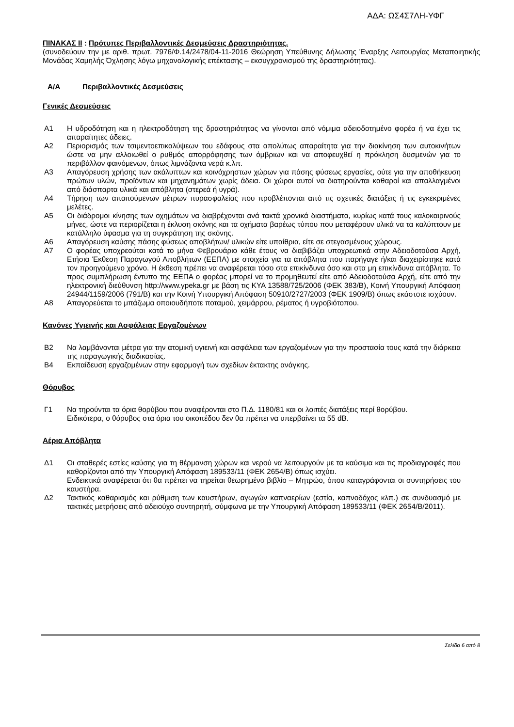ΑΔΑ: ΩΣ4Σ7ΛΗ-ΥΦΓ
ΠΙΝΑΚΑΣ ΙΙ : Πρότυπες Περιβαλλοντικές Δεσμεύσεις Δραστηριότητας.
(συνοδεύουν την με αριθ. πρωτ. 7976/Φ.14/2478/04-11-2016 Θεώρηση Υπεύθυνης Δήλωσης Έναρξης Λειτουργίας Μεταποιητικής Μονάδας Χαμηλής Όχλησης λόγω μηχανολογικής επέκτασης – εκσυγχρονισμού της δραστηριότητας).
Α/Α Περιβαλλοντικές Δεσμεύσεις
Γενικές Δεσμεύσεις
Α1 Η υδροδότηση και η ηλεκτροδότηση της δραστηριότητας να γίνονται από νόμιμα αδειοδοτημένο φορέα ή να έχει τις απαραίτητες άδειες.
Α2 Περιορισμός των τσιμεντοεπικαλύψεων του εδάφους στα απολύτως απαραίτητα για την διακίνηση των αυτοκινήτων ώστε να μην αλλοιωθεί ο ρυθμός απορρόφησης των όμβριων και να αποφευχθεί η πρόκληση δυσμενών για το περιβάλλον φαινόμενων, όπως λιμνάζοντα νερά κ.λπ.
Α3 Απαγόρευση χρήσης των ακάλυπτων και κοινόχρηστων χώρων για πάσης φύσεως εργασίες, ούτε για την αποθήκευση πρώτων υλών, προϊόντων και μηχανημάτων χωρίς άδεια. Οι χώροι αυτοί να διατηρούνται καθαροί και απαλλαγμένοι από διάσπαρτα υλικά και απόβλητα (στερεά ή υγρά).
Α4 Τήρηση των απαιτούμενων μέτρων πυρασφαλείας που προβλέπονται από τις σχετικές διατάξεις ή τις εγκεκριμένες μελέτες.
Α5 Οι διάδρομοι κίνησης των οχημάτων να διαβρέχονται ανά τακτά χρονικά διαστήματα, κυρίως κατά τους καλοκαιρινούς μήνες, ώστε να περιορίζεται η έκλυση σκόνης και τα οχήματα βαρέως τύπου που μεταφέρουν υλικά να τα καλύπτουν με κατάλληλο ύφασμα για τη συγκράτηση της σκόνης.
Α6 Απαγόρευση καύσης πάσης φύσεως αποβλήτων/ υλικών είτε υπαίθρια, είτε σε στεγασμένους χώρους.
Α7 Ο φορέας υποχρεούται κατά το μήνα Φεβρουάριο κάθε έτους να διαβιβάζει υποχρεωτικά στην Αδειοδοτούσα Αρχή, Ετήσια Έκθεση Παραγωγού Αποβλήτων (ΕΕΠΑ) με στοιχεία για τα απόβλητα που παρήγαγε ή/και διαχειρίστηκε κατά τον προηγούμενο χρόνο. Η έκθεση πρέπει να αναφέρεται τόσο στα επικίνδυνα όσο και στα μη επικίνδυνα απόβλητα. Το προς συμπλήρωση έντυπο της ΕΕΠΑ ο φορέας μπορεί να το προμηθευτεί είτε από Αδειοδοτούσα Αρχή, είτε από την ηλεκτρονική διεύθυνση http://www.ypeka.gr με βάση τις ΚΥΑ 13588/725/2006 (ΦΕΚ 383/Β), Κοινή Υπουργική Απόφαση 24944/1159/2006 (791/Β) και την Κοινή Υπουργική Απόφαση 50910/2727/2003 (ΦΕΚ 1909/Β) όπως εκάστοτε ισχύουν.
Α8 Απαγορεύεται το μπάζωμα οποιουδήποτε ποταμού, χειμάρρου, ρέματος ή υγροβιότοπου.
Κανόνες Υγιεινής και Ασφάλειας Εργαζομένων
Β2 Να λαμβάνονται μέτρα για την ατομική υγιεινή και ασφάλεια των εργαζομένων για την προστασία τους κατά την διάρκεια της παραγωγικής διαδικασίας.
Β4 Εκπαίδευση εργαζομένων στην εφαρμογή των σχεδίων έκτακτης ανάγκης.
Θόρυβος
Γ1 Να τηρούνται τα όρια θορύβου που αναφέρονται στο Π.Δ. 1180/81 και οι λοιπές διατάξεις περί θορύβου.
Ειδικότερα, ο θόρυβος στα όρια του οικοπέδου δεν θα πρέπει να υπερβαίνει τα 55 dB.
Αέρια Απόβλητα
Δ1 Οι σταθερές εστίες καύσης για τη θέρμανση χώρων και νερού να λειτουργούν με τα καύσιμα και τις προδιαγραφές που καθορίζονται από την Υπουργική Απόφαση 189533/11 (ΦΕΚ 2654/Β) όπως ισχύει.
Ενδεικτικά αναφέρεται ότι θα πρέπει να τηρείται θεωρημένο βιβλίο – Μητρώο, όπου καταγράφονται οι συντηρήσεις του καυστήρα.
Δ2 Τακτικός καθαρισμός και ρύθμιση των καυστήρων, αγωγών καπναερίων (εστία, καπνοδόχος κλπ.) σε συνδυασμό με τακτικές μετρήσεις από αδειούχο συντηρητή, σύμφωνα με την Υπουργική Απόφαση 189533/11 (ΦΕΚ 2654/Β/2011).
Σελίδα 6 από 8